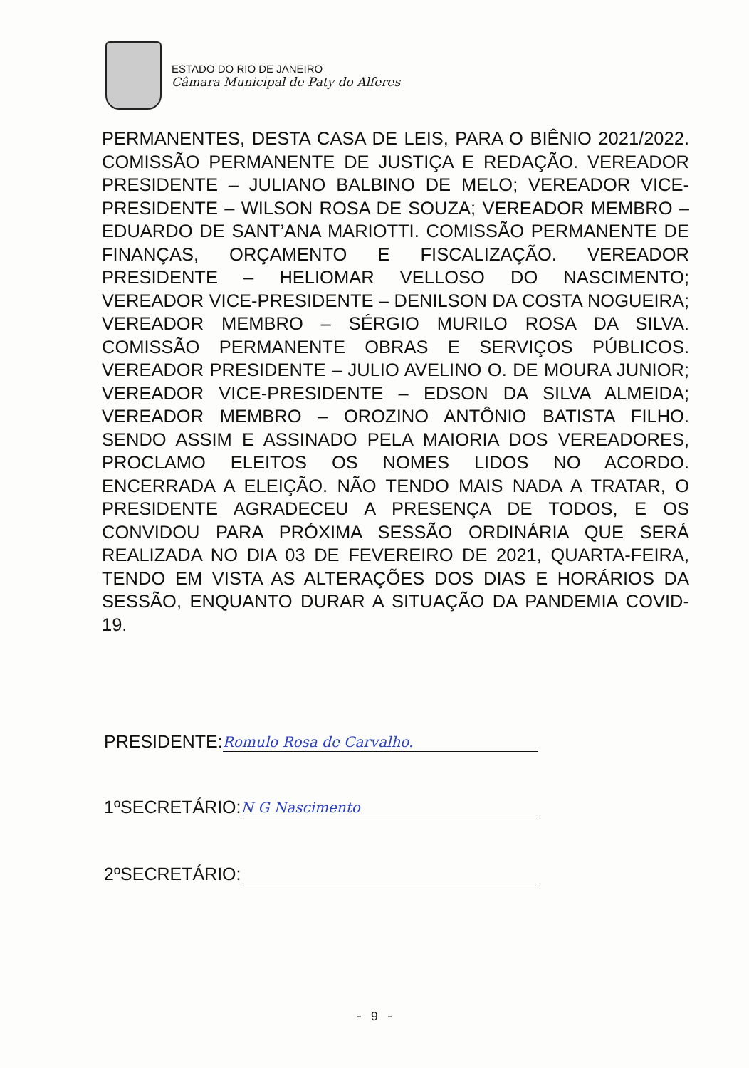ESTADO DO RIO DE JANEIRO
Câmara Municipal de Paty do Alferes
PERMANENTES, DESTA CASA DE LEIS, PARA O BIÊNIO 2021/2022. COMISSÃO PERMANENTE DE JUSTIÇA E REDAÇÃO. VEREADOR PRESIDENTE – JULIANO BALBINO DE MELO; VEREADOR VICE-PRESIDENTE – WILSON ROSA DE SOUZA; VEREADOR MEMBRO – EDUARDO DE SANT’ANA MARIOTTI. COMISSÃO PERMANENTE DE FINANÇAS, ORÇAMENTO E FISCALIZAÇÃO. VEREADOR PRESIDENTE – HELIOMAR VELLOSO DO NASCIMENTO; VEREADOR VICE-PRESIDENTE – DENILSON DA COSTA NOGUEIRA; VEREADOR MEMBRO – SÉRGIO MURILO ROSA DA SILVA. COMISSÃO PERMANENTE OBRAS E SERVIÇOS PÚBLICOS. VEREADOR PRESIDENTE – JULIO AVELINO O. DE MOURA JUNIOR; VEREADOR VICE-PRESIDENTE – EDSON DA SILVA ALMEIDA; VEREADOR MEMBRO – OROZINO ANTÔNIO BATISTA FILHO. SENDO ASSIM E ASSINADO PELA MAIORIA DOS VEREADORES, PROCLAMO ELEITOS OS NOMES LIDOS NO ACORDO. ENCERRADA A ELEIÇÃO. NÃO TENDO MAIS NADA A TRATAR, O PRESIDENTE AGRADECEU A PRESENÇA DE TODOS, E OS CONVIDOU PARA PRÓXIMA SESSÃO ORDINÁRIA QUE SERÁ REALIZADA NO DIA 03 DE FEVEREIRO DE 2021, QUARTA-FEIRA, TENDO EM VISTA AS ALTERAÇÕES DOS DIAS E HORÁRIOS DA SESSÃO, ENQUANTO DURAR A SITUAÇÃO DA PANDEMIA COVID-19.
PRESIDENTE: Romulo Rosa de Carvalho.
1ºSECRETÁRIO: N G Nascimento
2ºSECRETÁRIO:
- 9 -